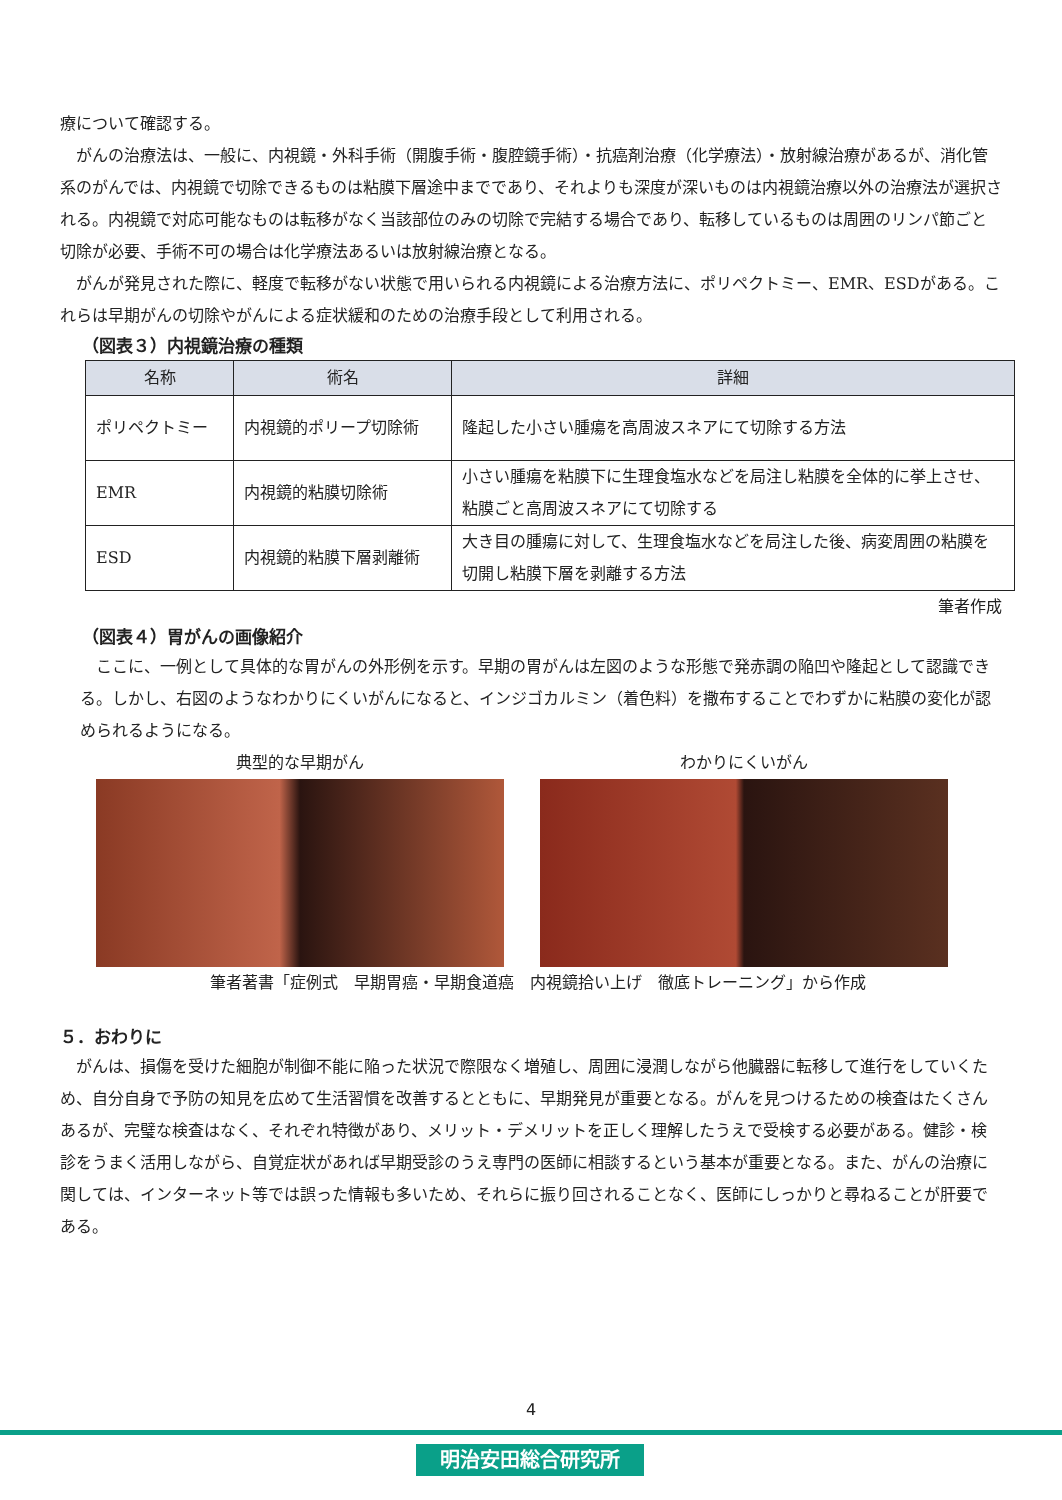療について確認する。
　がんの治療法は、一般に、内視鏡・外科手術（開腹手術・腹腔鏡手術）・抗癌剤治療（化学療法）・放射線治療があるが、消化管系のがんでは、内視鏡で切除できるものは粘膜下層途中までであり、それよりも深度が深いものは内視鏡治療以外の治療法が選択される。内視鏡で対応可能なものは転移がなく当該部位のみの切除で完結する場合であり、転移しているものは周囲のリンパ節ごと切除が必要、手術不可の場合は化学療法あるいは放射線治療となる。
　がんが発見された際に、軽度で転移がない状態で用いられる内視鏡による治療方法に、ポリペクトミー、EMR、ESDがある。これらは早期がんの切除やがんによる症状緩和のための治療手段として利用される。
（図表３）内視鏡治療の種類
| 名称 | 術名 | 詳細 |
| --- | --- | --- |
| ポリペクトミー | 内視鏡的ポリープ切除術 | 隆起した小さい腫瘍を高周波スネアにて切除する方法 |
| EMR | 内視鏡的粘膜切除術 | 小さい腫瘍を粘膜下に生理食塩水などを局注し粘膜を全体的に挙上させ、粘膜ごと高周波スネアにて切除する |
| ESD | 内視鏡的粘膜下層剥離術 | 大き目の腫瘍に対して、生理食塩水などを局注した後、病変周囲の粘膜を切開し粘膜下層を剥離する方法 |
筆者作成
（図表４）胃がんの画像紹介
　ここに、一例として具体的な胃がんの外形例を示す。早期の胃がんは左図のような形態で発赤調の陥凹や隆起として認識できる。しかし、右図のようなわかりにくいがんになると、インジゴカルミン（着色料）を撒布することでわずかに粘膜の変化が認められるようになる。
典型的な早期がん わかりにくいがん
筆者著書「症例式　早期胃癌・早期食道癌　内視鏡拾い上げ　徹底トレーニング」から作成
５．おわりに
　がんは、損傷を受けた細胞が制御不能に陥った状況で際限なく増殖し、周囲に浸潤しながら他臓器に転移して進行をしていくため、自分自身で予防の知見を広めて生活習慣を改善するとともに、早期発見が重要となる。がんを見つけるための検査はたくさんあるが、完璧な検査はなく、それぞれ特徴があり、メリット・デメリットを正しく理解したうえで受検する必要がある。健診・検診をうまく活用しながら、自覚症状があれば早期受診のうえ専門の医師に相談するという基本が重要となる。また、がんの治療に関しては、インターネット等では誤った情報も多いため、それらに振り回されることなく、医師にしっかりと尋ねることが肝要である。
4
明治安田総合研究所